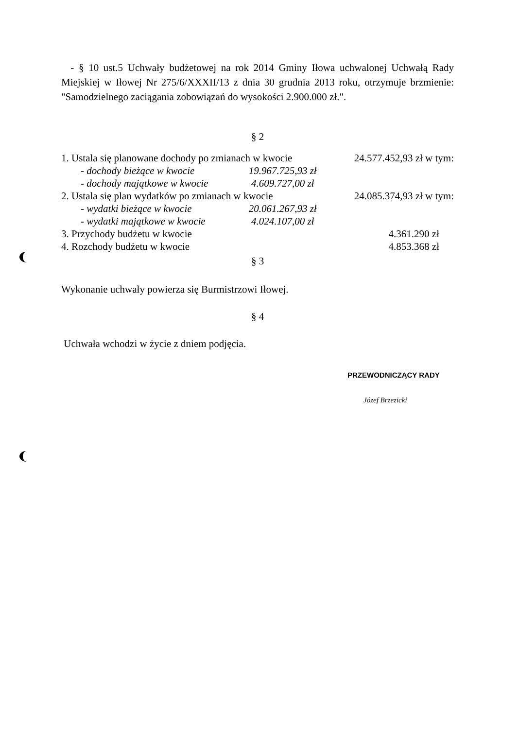- § 10 ust.5 Uchwały budżetowej na rok 2014 Gminy Iłowa uchwalonej Uchwałą Rady Miejskiej w Iłowej Nr 275/6/XXXII/13 z dnia 30 grudnia 2013 roku, otrzymuje brzmienie: "Samodzielnego zaciągania zobowiązań do wysokości 2.900.000 zł.".
§ 2
| 1. Ustala się planowane dochody po zmianach w kwocie | | 24.577.452,93 zł w tym: |
| - dochody bieżące w kwocie | 19.967.725,93 zł | |
| - dochody majątkowe w kwocie | 4.609.727,00 zł | |
| 2. Ustala się plan wydatków po zmianach w kwocie | | 24.085.374,93 zł w tym: |
| - wydatki bieżące w kwocie | 20.061.267,93 zł | |
| - wydatki majątkowe w kwocie | 4.024.107,00 zł | |
| 3. Przychody budżetu w kwocie | | 4.361.290 zł |
| 4. Rozchody budżetu w kwocie | | 4.853.368 zł |
§ 3
Wykonanie uchwały powierza się Burmistrzowi Iłowej.
§ 4
Uchwała wchodzi w życie z dniem podjęcia.
PRZEWODNICZĄCY RADY
Józef Brzezicki